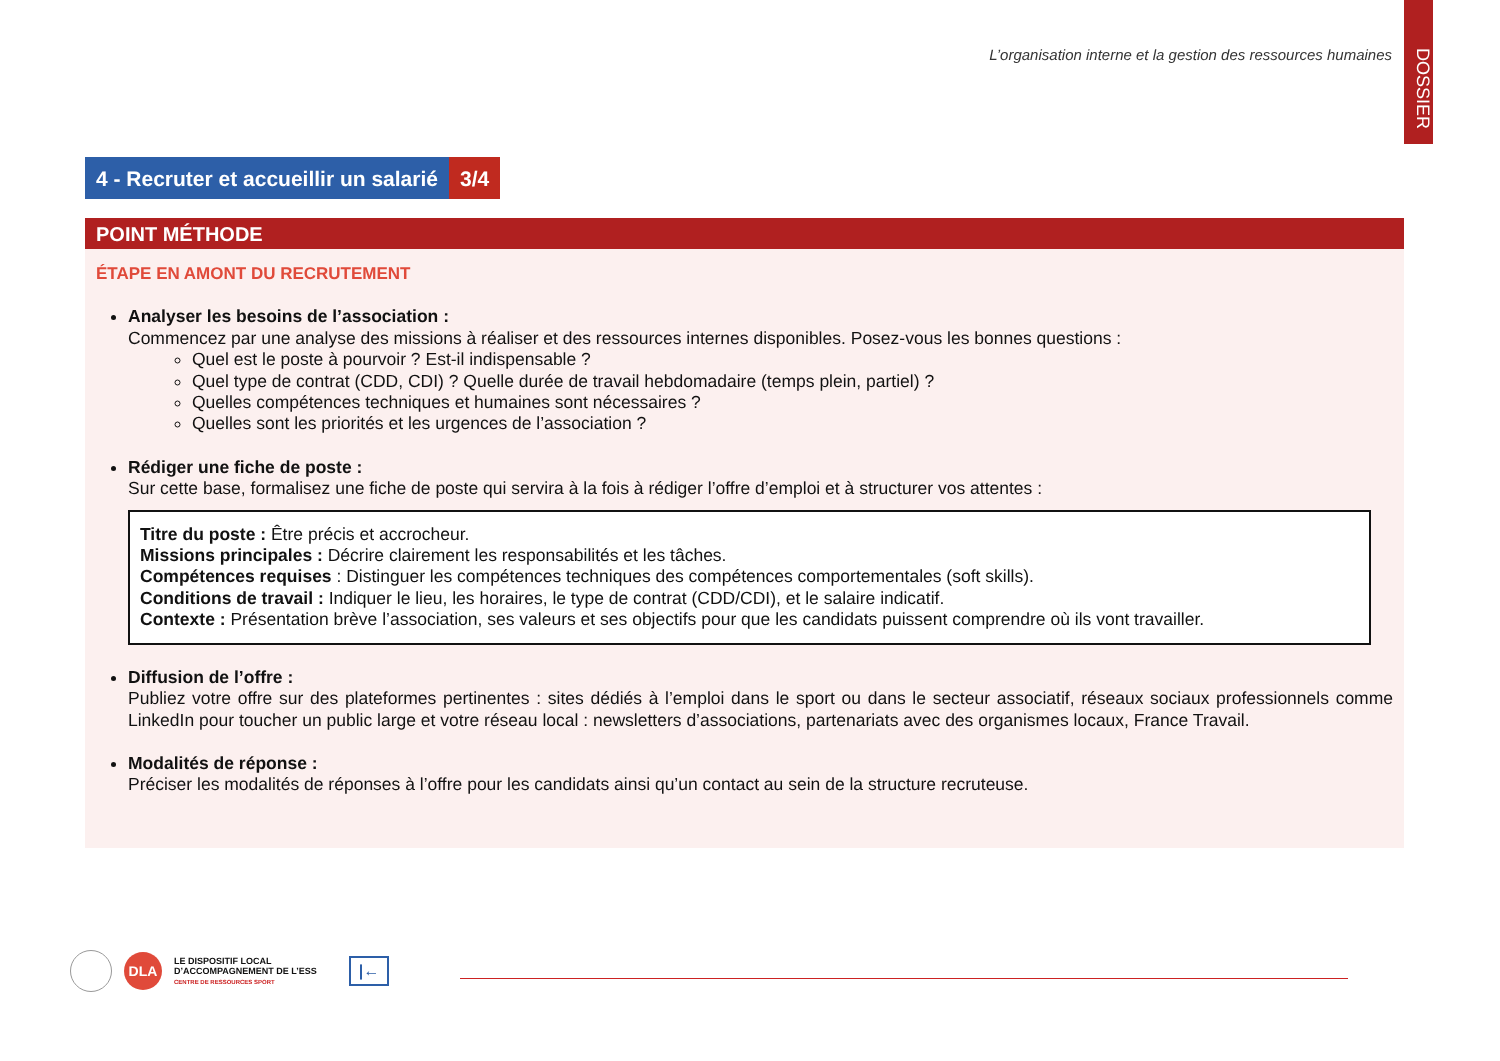DOSSIER
L’organisation interne et la gestion des ressources humaines
4 - Recruter et accueillir un salarié
3/4
POINT MÉTHODE
ÉTAPE EN AMONT DU RECRUTEMENT
Analyser les besoins de l’association :
Commencez par une analyse des missions à réaliser et des ressources internes disponibles. Posez-vous les bonnes questions :
Quel est le poste à pourvoir ? Est-il indispensable ?
Quel type de contrat (CDD, CDI) ? Quelle durée de travail hebdomadaire (temps plein, partiel) ?
Quelles compétences techniques et humaines sont nécessaires ?
Quelles sont les priorités et les urgences de l’association ?
Rédiger une fiche de poste :
Sur cette base, formalisez une fiche de poste qui servira à la fois à rédiger l’offre d’emploi et à structurer vos attentes :
Titre du poste : Être précis et accrocheur.
Missions principales : Décrire clairement les responsabilités et les tâches.
Compétences requises : Distinguer les compétences techniques des compétences comportementales (soft skills).
Conditions de travail : Indiquer le lieu, les horaires, le type de contrat (CDD/CDI), et le salaire indicatif.
Contexte : Présentation brève l’association, ses valeurs et ses objectifs pour que les candidats puissent comprendre où ils vont travailler.
Diffusion de l’offre :
Publiez votre offre sur des plateformes pertinentes : sites dédiés à l’emploi dans le sport ou dans le secteur associatif, réseaux sociaux professionnels comme LinkedIn pour toucher un public large et votre réseau local : newsletters d’associations, partenariats avec des organismes locaux, France Travail.
Modalités de réponse :
Préciser les modalités de réponses à l’offre pour les candidats ainsi qu’un contact au sein de la structure recruteuse.
DLA LE DISPOSITIF LOCAL
D’ACCOMPAGNEMENT DE L’ESS
CENTRE DE RESSOURCES SPORT |←